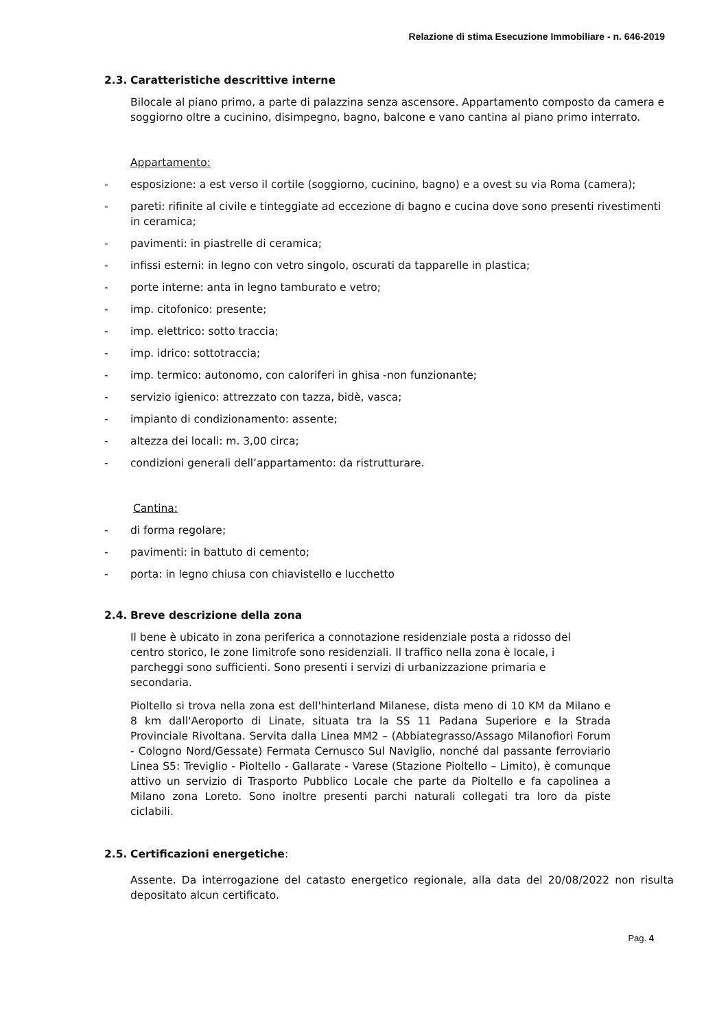Relazione di stima Esecuzione Immobiliare - n. 646-2019
2.3. Caratteristiche descrittive interne
Bilocale al piano primo, a parte di palazzina senza ascensore. Appartamento composto da camera e soggiorno oltre a cucinino, disimpegno, bagno, balcone e vano cantina al piano primo interrato.
Appartamento:
- esposizione: a est verso il cortile (soggiorno, cucinino, bagno) e a ovest su via Roma (camera);
- pareti: rifinite al civile e tinteggiate ad eccezione di bagno e cucina dove sono presenti rivestimenti in ceramica;
- pavimenti: in piastrelle di ceramica;
- infissi esterni: in legno con vetro singolo, oscurati da tapparelle in plastica;
- porte interne: anta in legno tamburato e vetro;
- imp. citofonico: presente;
- imp. elettrico: sotto traccia;
- imp. idrico: sottotraccia;
- imp. termico: autonomo, con caloriferi in ghisa -non funzionante;
- servizio igienico: attrezzato con tazza, bidè, vasca;
- impianto di condizionamento: assente;
- altezza dei locali: m. 3,00 circa;
- condizioni generali dell’appartamento: da ristrutturare.
Cantina:
- di forma regolare;
- pavimenti: in battuto di cemento;
- porta: in legno chiusa con chiavistello e lucchetto
2.4. Breve descrizione della zona
Il bene è ubicato in zona periferica a connotazione residenziale posta a ridosso del centro storico, le zone limitrofe sono residenziali. Il traffico nella zona è locale, i parcheggi sono sufficienti. Sono presenti i servizi di urbanizzazione primaria e secondaria.
Pioltello si trova nella zona est dell'hinterland Milanese, dista meno di 10 KM da Milano e 8 km dall'Aeroporto di Linate, situata tra la SS 11 Padana Superiore e la Strada Provinciale Rivoltana. Servita dalla Linea MM2 – (Abbiategrasso/Assago Milanofiori Forum - Cologno Nord/Gessate) Fermata Cernusco Sul Naviglio, nonché dal passante ferroviario Linea S5: Treviglio - Pioltello - Gallarate - Varese (Stazione Pioltello – Limito), è comunque attivo un servizio di Trasporto Pubblico Locale che parte da Pioltello e fa capolinea a Milano zona Loreto. Sono inoltre presenti parchi naturali collegati tra loro da piste ciclabili.
2.5. Certificazioni energetiche:
Assente. Da interrogazione del catasto energetico regionale, alla data del 20/08/2022 non risulta depositato alcun certificato.
Pag. 4